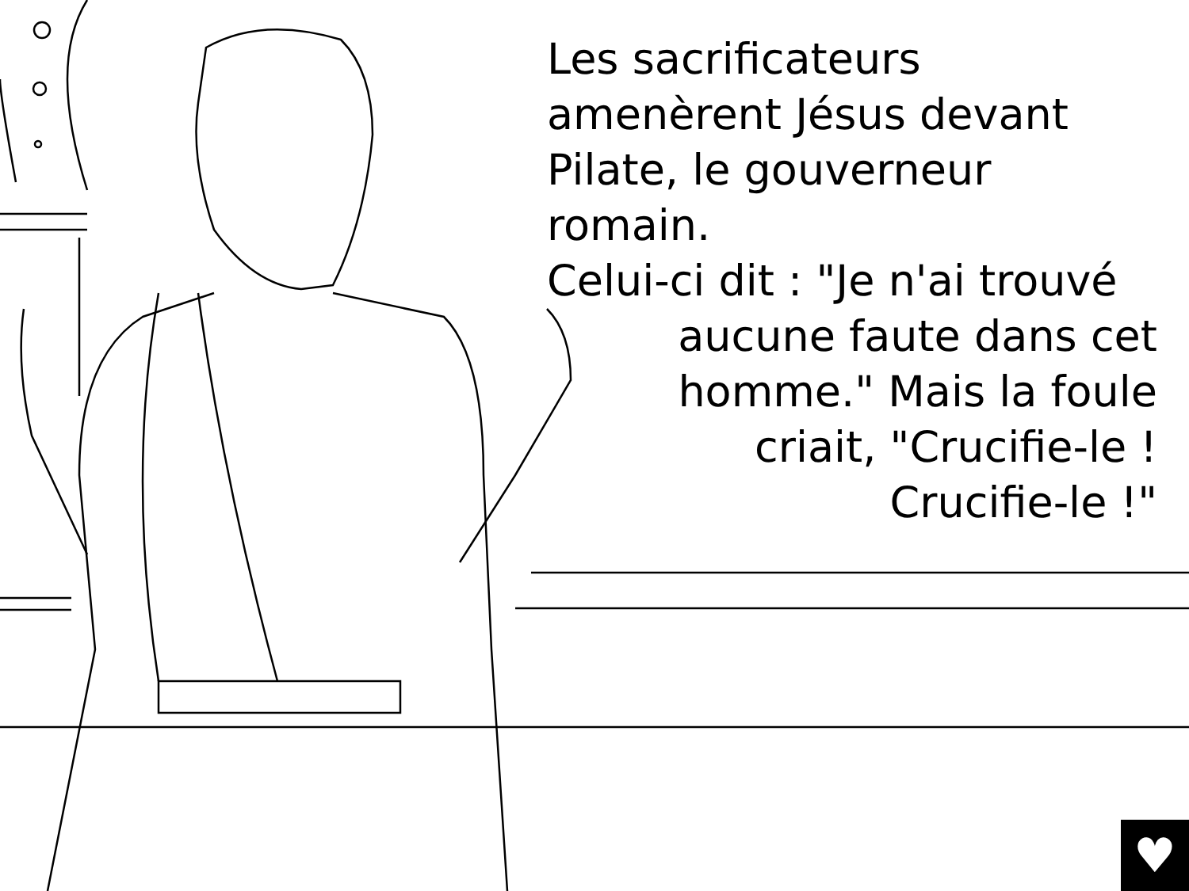Les sacrificateurs
amenèrent Jésus devant
Pilate, le gouverneur romain.
Celui-ci dit : "Je n'ai trouvé
aucune faute dans cet
homme." Mais la foule
criait, "Crucifie-le !
Crucifie-le !"
♥